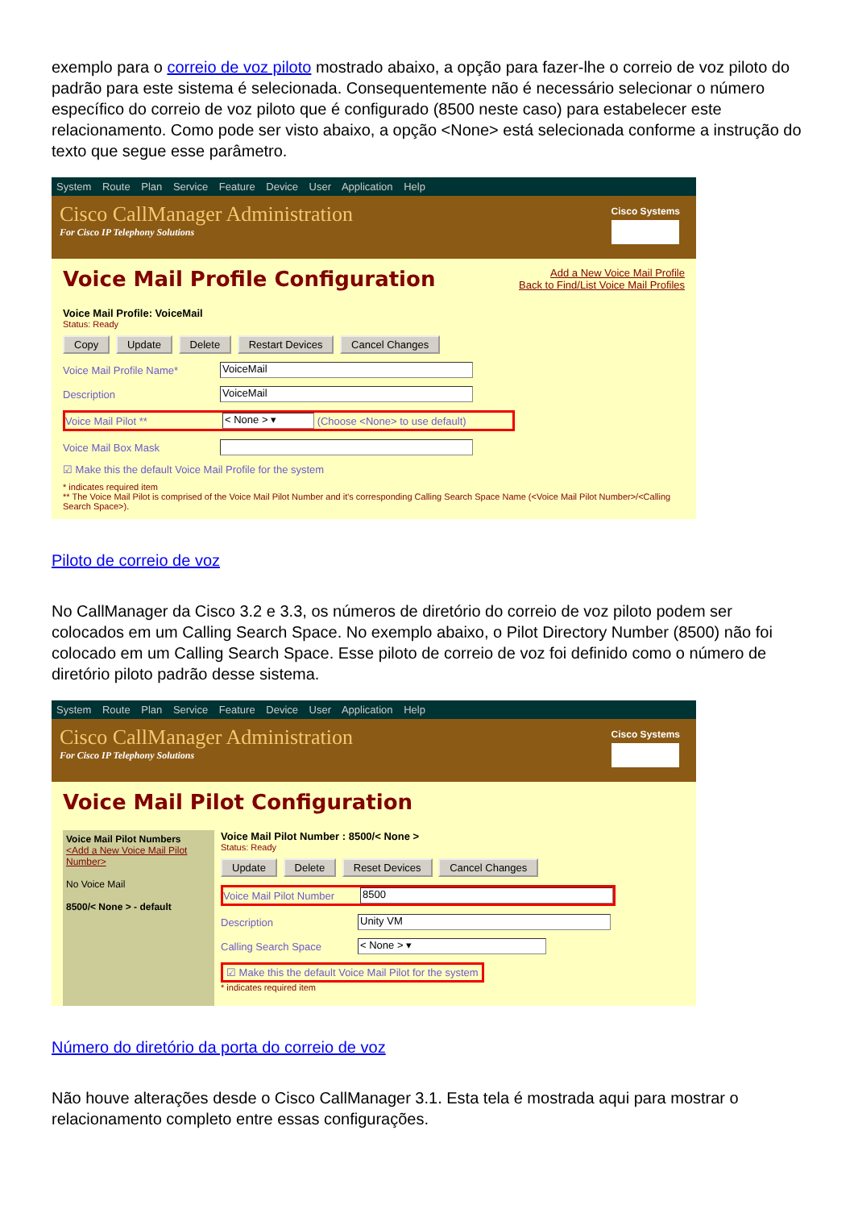exemplo para o correio de voz piloto mostrado abaixo, a opção para fazer-lhe o correio de voz piloto do padrão para este sistema é selecionada. Consequentemente não é necessário selecionar o número específico do correio de voz piloto que é configurado (8500 neste caso) para estabelecer este relacionamento. Como pode ser visto abaixo, a opção <None> está selecionada conforme a instrução do texto que segue esse parâmetro.
System Route Plan Service Feature Device User Application Help
Cisco CallManager Administration
For Cisco IP Telephony Solutions
Cisco Systems
Voice Mail Profile Configuration
Add a New Voice Mail Profile
Back to Find/List Voice Mail Profiles
Voice Mail Profile: VoiceMail
Status: Ready
Copy Update Delete Restart Devices Cancel Changes
Voice Mail Profile Name* VoiceMail
Description VoiceMail
Voice Mail Pilot ** < None > ▾ (Choose <None> to use default)
Voice Mail Box Mask
☑ Make this the default Voice Mail Profile for the system
* indicates required item
** The Voice Mail Pilot is comprised of the Voice Mail Pilot Number and it's corresponding Calling Search Space Name (<Voice Mail Pilot Number>/<Calling Search Space>).
Piloto de correio de voz
No CallManager da Cisco 3.2 e 3.3, os números de diretório do correio de voz piloto podem ser colocados em um Calling Search Space. No exemplo abaixo, o Pilot Directory Number (8500) não foi colocado em um Calling Search Space. Esse piloto de correio de voz foi definido como o número de diretório piloto padrão desse sistema.
System Route Plan Service Feature Device User Application Help
Cisco CallManager Administration
For Cisco IP Telephony Solutions
Cisco Systems
Voice Mail Pilot Configuration
Voice Mail Pilot Numbers
<Add a New Voice Mail Pilot Number>
No Voice Mail
8500/< None > - default
Voice Mail Pilot Number : 8500/< None >
Status: Ready
Update Delete Reset Devices Cancel Changes
Voice Mail Pilot Number 8500
Description Unity VM
Calling Search Space < None > ▾
☑ Make this the default Voice Mail Pilot for the system
* indicates required item
Número do diretório da porta do correio de voz
Não houve alterações desde o Cisco CallManager 3.1. Esta tela é mostrada aqui para mostrar o relacionamento completo entre essas configurações.